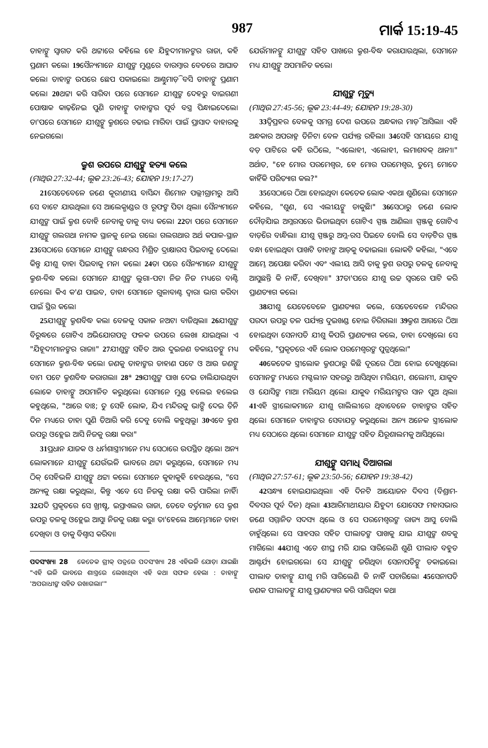987 ମାର୍କ 15:19-45
ତାହାଙ୍କୁ ସ୍ୱାଗତ କରି ଥଟ୍ଟାରେ କହିଲେ ହେ ଯିହୁଦୀମାନଙ୍କର ରାଜା, କହି ପ୍ରଣାମ କଲେ। 19ସୈନ୍ୟମାନେ ଯୀଶୁଙ୍କ ମୁଣ୍ଡରେ ବାରମ୍ବାର ବେତରେ ଆଘାତ କଲେ। ତାହାଙ୍କ ଉପରେ ଛେପ ପକାଇଲେ। ଆଣ୍ଠୁମାଡ଼ି ବସି ତାହାଙ୍କୁ ପ୍ରଣାମ କଲେ। 20ଥଟ୍ଟା କରି ସାରିବା ପରେ ସେମାନେ ଯୀଶୁଙ୍କ ଦେହରୁ ବାଇଗଣୀ ପୋଷାକ କାଢ଼ିନେଇ ପୁଣି ତାହାଙ୍କୁ ତାହାଙ୍କର ପୂର୍ବ ବସ୍ତ୍ର ପିନ୍ଧାଇଦେଲେ। ତା'ପରେ ସେମାନେ ଯୀଶୁଙ୍କୁ କ୍ରୁଶରେ ଚଢାଇ ମାରିବା ପାଇଁ ପ୍ରାସାଦ ବାହାରକୁ ନେଇଗଲେ।
କ୍ରୁଶ ଉପରେ ଯୀଶୁଙ୍କୁ ହତ୍ୟା କଲେ
(ମାଥିଉ 27:32-44; ଲୂକ 23:26-43; ଯୋହନ 19:17-27)
21ସେତେବେଳେ ଜଣେ କୂରୀଣୀୟ ବାସିନ୍ଦା ଶିମୋନ ପଲ୍ଲୀଗ୍ରାମରୁ ଆସି ସେ ବାଟେ ଯାଉଥିଲା। ସେ ଆଲେକ୍ଜାଣ୍ଡର ଓ ରୂଫଙ୍କ ପିତା ଥିଲା। ସୈନ୍ୟମାନେ ଯୀଶୁଙ୍କ ପାଇଁ କ୍ରୁଶ ବୋହି ନେବାକୁ ତାକୁ ବାଧ୍ୟ କଲେ। 22ତା ପରେ ସେମାନେ ଯୀଶୁଙ୍କୁ ଗଲଗଥା ନାମକ ସ୍ଥାନକୁ ନେଇ ଗଲେ। ଗଲଗଥାର ଅର୍ଥ କପାଳ-ସ୍ଥାନ 23ସେଠାରେ ସେମାନେ ଯୀଶୁଙ୍କୁ ଗନ୍ଧରସ ମିଶ୍ରିତ ଦ୍ରାକ୍ଷାରସ ପିଇବାକୁ ଦେଲେ। କିନ୍ତୁ ଯୀଶୁ ତାହା ପିଇବାକୁ ମନା କଲେ। 24ତା ପରେ ସୈନ୍ୟମାନେ ଯୀଶୁଙ୍କୁ କ୍ରୁଶ-ବିଦ୍ଧ କଲେ। ସେମାନେ ଯୀଶୁଙ୍କ ଲୁଗା-ପଟା ନିଜ ନିଜ ମଧ୍ୟରେ ବାଣ୍ଟି ନେଲେ। କିଏ କ'ଣ ପାଇବ, ତାହା ସେମାନେ ଗୁଳାବାଣ୍ଟ ଦ୍ୱାରା ଭାଗ କରିବା ପାଇଁ ସ୍ଥିର କଲେ।
25ଯୀଶୁଙ୍କୁ କ୍ରୁଶବିଦ୍ଧ କଲା ବେଳକୁ ସକାଳ ନଅଟା ବାଜିଥିଲା। 26ଯୀଶୁଙ୍କ ବିରୁଦ୍ଧରେ ଗୋଟିଏ ଅଭିଯୋଗପତ୍ର ଫଳକ ଉପରେ ଲେଖା ଯାଇଥିଲା ଏ "ଯିହୂଦୀମାନଙ୍କର ରାଜା।" 27ଯୀଶୁଙ୍କ ସହିତ ଆଉ ଦୁଇଜଣ ଡକାୟତଙ୍କୁ ମଧ୍ୟ ସେମାନେ କ୍ରୁଶ-ବିଦ୍ଧ କଲେ। ଜଣକୁ ତାହାଙ୍କର ଡାହାଣ ପଟେ ଓ ଆଉ ଜଣଙ୍କୁ ବାମ ପଟେ କ୍ରୁଶବିଦ୍ଧ କରାଗଲା। 28* 29ଯୀଶୁଙ୍କ ପାଖ ଦେଇ ଚାଲିଯାଉଥିବା ଲୋକେ ତାହାଙ୍କୁ ଅପମାନିତ କରୁଥିଲେ। ସେମାନେ ମୁଣ୍ଡ ହଲେଇ ହଲେଇ କହୁଥିଲେ, "ଆରେ ବାଃ; ତୁ ସେହି ଲୋକ, ଯିଏ ମନ୍ଦିରକୁ ଭାଙ୍ଗି ଦେଇ ତିନି ଦିନ ମଧ୍ୟରେ ତାହା ପୁଣି ତିଆରି କରି ଦେବୁ ବୋଲି କହୁଥିଲୁ। 30ଏବେ କ୍ରୁଶ ଉପରୁ ଓହ୍ଲେଇ ଆସି ନିଜକୁ ରକ୍ଷା କର।"
31ପ୍ରଧାନ ଯାଜକ ଓ ଧର୍ମଶାସ୍ତ୍ରୀମାନେ ମଧ୍ୟ ସେଠାରେ ଉପସ୍ଥିତ ଥିଲେ। ଅନ୍ୟ ଲୋକମାନେ ଯୀଶୁଙ୍କୁ ଯେଉଁଭଳି ଭାବରେ ଥଟ୍ଟା କରୁଥିଲେ, ସେମାନେ ମଧ୍ୟ ଠିକ୍ ସେହିଭଳି ଯୀଶୁଙ୍କୁ ଥଟ୍ଟା କଲେ। ସେମାନେ କୁହାକୁହି ହେଉଥିଲେ, "ସେ ଅନ୍ୟକୁ ରକ୍ଷା କରୁଥିଲା, କିନ୍ତୁ ଏବେ ସେ ନିଜକୁ ରକ୍ଷା କରି ପାରିଲା ନାହିଁ। 32ଯଦି ପ୍ରକୃତରେ ସେ ଖ୍ରୀଷ୍ଟ, ଇସ୍ରାଏଲର ରାଜା, ତେବେ ବର୍ତ୍ତମାନ ସେ କ୍ରୁଶ ଉପରୁ ତଳକୁ ଓହ୍ଲେଇ ଆସୁ। ନିଜକୁ ରକ୍ଷା କରୁ। ତା'ହେଲେ ଆମ୍ଭେମାନେ ତାହା ଦେଖିବା ଓ ତାକୁ ବିଶ୍ୱାସ କରିବା।
ପଦସଂଖ୍ୟା 28 କେତେକ ଗ୍ରୀକ୍ ପତ୍ରରେ ପଦସଂଖ୍ୟା 28 ଏହିଭଳି ଯୋଡ଼ା ଯାଇଛି। "ଏହି ଭଳି ଭାବରେ ଶାସ୍ତ୍ରରେ ଲେଖାଥିବା ଏହି କଥା ସଫଳ ହେଲା : ତାହାଙ୍କୁ 'ଅପରାଧୀଙ୍କ ସହିତ ରଖାଗଲା।'"
ଯେଉଁମାନଙ୍କୁ ଯୀଶୁଙ୍କ ସହିତ ପାଖରେ କ୍ରୁଶ-ବିଦ୍ଧ କରାଯାଉଥିଲା, ସେମାନେ ମଧ୍ୟ ଯୀଶୁଙ୍କୁ ଅପମାନିତ କଲେ।
ଯୀଶୁଙ୍କ ମୃତ୍ୟୁ
(ମାଥିଉ 27:45-56; ଲୂକ 23:44-49; ଯୋହନ 19:28-30)
33ଦ୍ୱିପ୍ରହର ବେଳକୁ ସମଗ୍ର ଦେଶ ଉପରେ ଅନ୍ଧକାର ମାଡ଼ି ଆସିଲା। ଏହି ଅନ୍ଧକାର ଅପରାହ୍ନ ତିନିଟା ବେଳ ପର୍ଯ୍ୟନ୍ତ ରହିଲା। 34ସେହି ସମୟରେ ଯୀଶୁ ବଡ଼ ପାଟିରେ କହି ଉଠିଲେ, "ଏଲୋହୀ, ଏଲୋହୀ, ଲମାଶବକ୍ ଥାନୀ।" ଅର୍ଥାତ, "ହେ ମୋର ପରମେଶ୍ୱର, ହେ ମୋର ପରମେଶ୍ୱର, ତୁମ୍ଭେ ମୋତେ କାହିଁକି ପରିତ୍ୟାଗ କଲ?"
35ସେଠାରେ ଠିଆ ହୋଇଥିବା କେତେକ ଲୋକ ଏକଥା ଶୁଣିଲେ। ସେମାନେ କହିଲେ, "ଶୁଣ, ସେ ଏଲୀୟଙ୍କୁ ଡାକୁଛି।" 36ସେଠାରୁ ଜଣେ ଲୋକ ଦୌଡ଼ିଯାଇ ଅମ୍ଳରସରେ ଭିଜାଇଥିବା ଗୋଟିଏ ସ୍ପଞ୍ଜ ଆଣିଲା। ସ୍ପଞ୍ଜକୁ ଗୋଟିଏ ବାଡ଼ିରେ ବାନ୍ଧିଲା। ଯୀଶୁ ସ୍ପଞ୍ଜରୁ ଅମ୍ଳ-ରସ ପିଇବେ ବୋଲି ସେ ବାଡ଼ିଟିର ସ୍ପଞ୍ଜ ବନ୍ଧା ହୋଇଥିବା ପାଖଟି ତାହାଙ୍କ ଆଡ଼କୁ ବଢାଇଲା। ଲୋକଟି କହିଲା, "ଏବେ ଆମ୍ଭେ ଅପେକ୍ଷା କରିବା ଏବଂ ଏଲୀୟ ଆସି ତାକୁ କ୍ରୁଶ ଉପରୁ ତଳକୁ ନେବାକୁ ଆସୁଛନ୍ତି କି ନାହିଁ, ଦେଖିବା।" 37ତା'ପରେ ଯୀଶୁ ଉଚ୍ଚ ସ୍ୱରରେ ପାଟି କରି ପ୍ରାଣତ୍ୟାଗ କଲେ।
38ଯୀଶୁ ଯେତେବେଳେ ପ୍ରାଣତ୍ୟାଗ କଲେ, ସେତେବେଳେ ମନ୍ଦିରର ପରଦା ଉପରୁ ତଳ ପର୍ଯ୍ୟନ୍ତ ଦୁଇଖଣ୍ଡ ହୋଇ ଚିରିଗଲା। 39କ୍ରୁଶ ଆଗରେ ଠିଆ ହୋଇଥିବା ସେନାପତି ଯୀଶୁ କିପରି ପ୍ରାଣତ୍ୟାଗ କଲେ, ତାହା ଦେଖିଲେ। ସେ କହିଲେ, "ପ୍ରକୃତରେ ଏହି ଲୋକ ପରମେଶ୍ୱରଙ୍କ ପୁତ୍ରଥିଲେ।"
40କେତେକ ସ୍ତ୍ରୀଲୋକ କ୍ରୁଶଠାରୁ କିଛି ଦୂରରେ ଠିଆ ହୋଇ ଦେଖୁଥିଲେ। ସେମାନଙ୍କ ମଧ୍ୟରେ ମଗ୍ଦଲୀନ ସହରରୁ ଆସିଥିବା ମରିୟମ, ଶଲୋମୀ, ଯାକୁବ ଓ ଯୋସିଙ୍କ ମାଆ ମରିୟମ ଥିଲେ। ଯାକୁବ ମରିୟମଙ୍କର ସାନ ପୁଅ ଥିଲା। 41ଏହି ସ୍ତ୍ରୀଲୋକମାନେ ଯୀଶୁ ଗାଲିଲୀରେ ଥିବାବେଳେ ତାହାଙ୍କର ସହିତ ଥିଲେ। ସେମାନେ ତାହାଙ୍କର ସେବାଯତ୍ନ କରୁଥିଲେ। ଅନ୍ୟ ଅନେକ ସ୍ତ୍ରୀଲୋକ ମଧ୍ୟ ସେଠାରେ ଥିଲେ। ସେମାନେ ଯୀଶୁଙ୍କ ସହିତ ଯିରୂଶାଲମକୁ ଆସିଥିଲେ।
ଯୀଶୁଙ୍କୁ ସମାଧି ଦିଆଗଲା
(ମାଥିଉ 27:57-61; ଲୂକ 23:50-56; ଯୋହନ 19:38-42)
42ସନ୍ଧ୍ୟା ହୋଇଯାଇଥିଲା। ଏହି ଦିନଟି ଆୟୋଜନ ଦିବସ (ବିଶ୍ରାମ-ଦିବସର ପୂର୍ବ ଦିନ) ଥିଲା। 43ଆରିମାଥୀୟାର ଯିହୁଦୀ ଯୋସେଫ ମହାସଭାର ଜଣେ ସମ୍ମାନିତ ସଦସ୍ୟ ଥିଲେ ଓ ସେ ପରମେଶ୍ୱରଙ୍କ ରାଜ୍ୟ ଆସୁ ବୋଲି ଚାହୁଁଥିଲେ। ସେ ସାହସର ସହିତ ପୀଲାତଙ୍କ ପାଖକୁ ଯାଇ ଯୀଶୁଙ୍କ ଶବକୁ ମାଗିଲେ। 44ଯୀଶୁ ଏତେ ଶୀଘ୍ର ମରି ଯାଇ ସାରିଲେଣି ଶୁଣି ପୀଲାତ ବହୁତ ଆଶ୍ଚର୍ଯ୍ୟ ହୋଇଗଲେ। ସେ ଯୀଶୁଙ୍କୁ ଜଗିଥିବା ସେନାପତିଙ୍କୁ ଡକାଇଲେ। ପୀଲାତ ତାହାଙ୍କୁ ଯୀଶୁ ମରି ସାରିଲେଣି କି ନାହିଁ ପଚାରିଲେ। 45ସେନାପତି ଜଣକ ପୀଲାତଙ୍କୁ ଯୀଶୁ ପ୍ରାଣତ୍ୟାଗ କରି ସାରିଥିବା କଥା